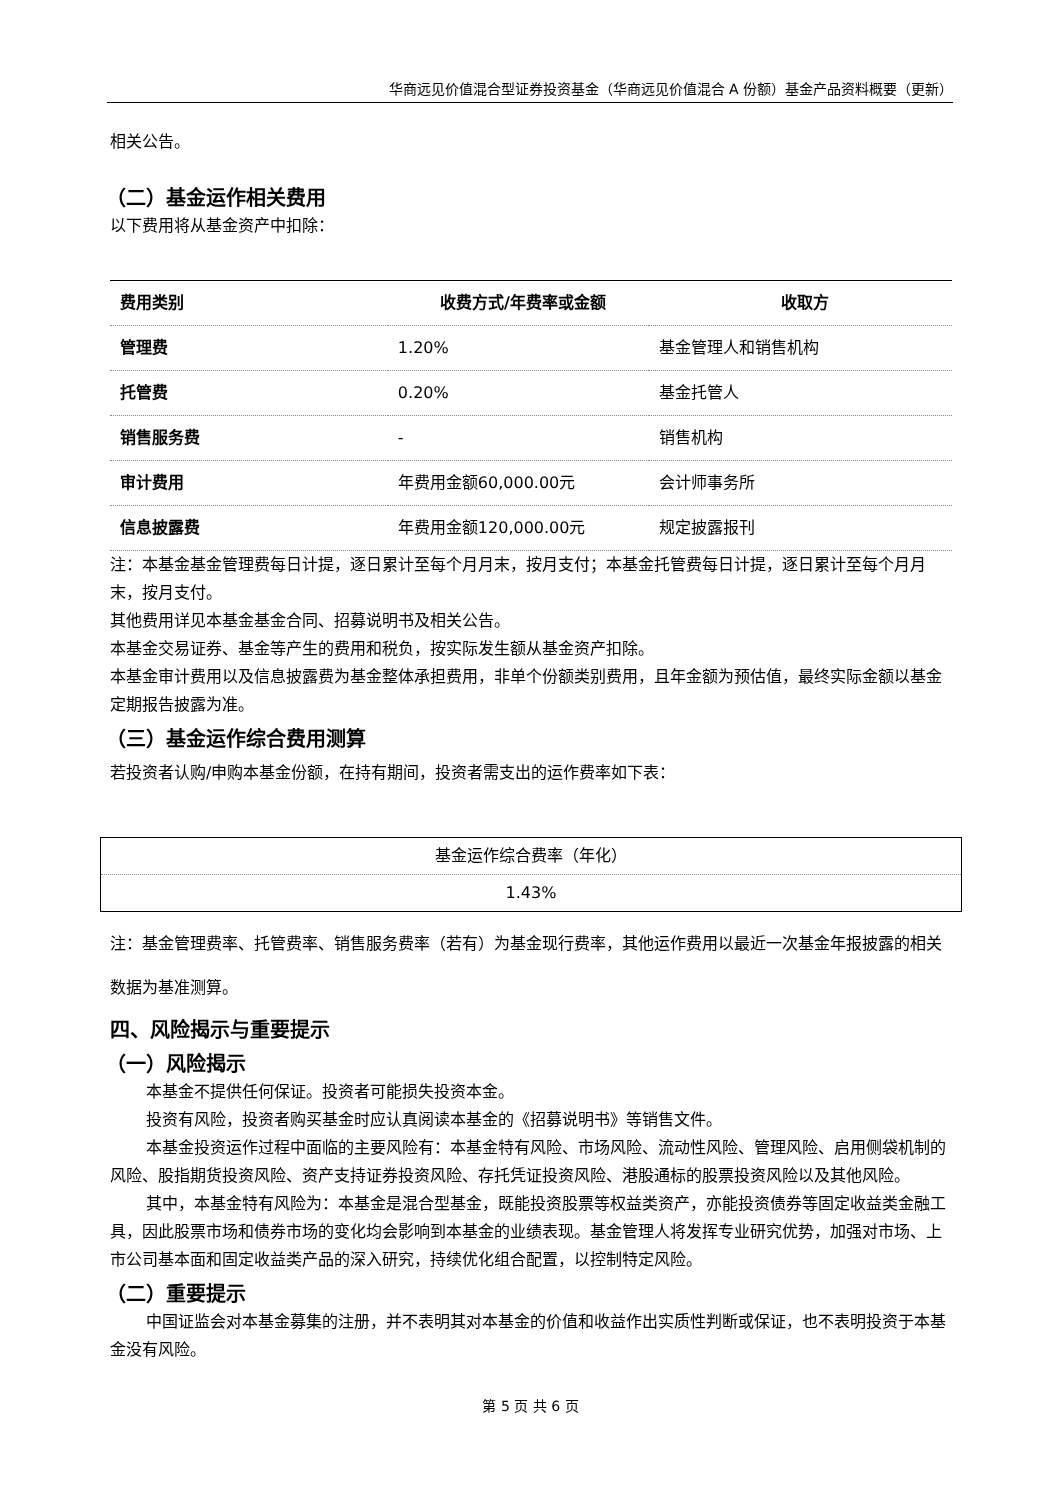华商远见价值混合型证券投资基金（华商远见价值混合 A 份额）基金产品资料概要（更新）
相关公告。
（二）基金运作相关费用
以下费用将从基金资产中扣除：
| 费用类别 | 收费方式/年费率或金额 | 收取方 |
| --- | --- | --- |
| 管理费 | 1.20% | 基金管理人和销售机构 |
| 托管费 | 0.20% | 基金托管人 |
| 销售服务费 | - | 销售机构 |
| 审计费用 | 年费用金额60,000.00元 | 会计师事务所 |
| 信息披露费 | 年费用金额120,000.00元 | 规定披露报刊 |
注：本基金基金管理费每日计提，逐日累计至每个月月末，按月支付；本基金托管费每日计提，逐日累计至每个月月末，按月支付。
其他费用详见本基金基金合同、招募说明书及相关公告。
本基金交易证券、基金等产生的费用和税负，按实际发生额从基金资产扣除。
本基金审计费用以及信息披露费为基金整体承担费用，非单个份额类别费用，且年金额为预估值，最终实际金额以基金定期报告披露为准。
（三）基金运作综合费用测算
若投资者认购/申购本基金份额，在持有期间，投资者需支出的运作费率如下表：
| 基金运作综合费率（年化） |
| 1.43% |
注：基金管理费率、托管费率、销售服务费率（若有）为基金现行费率，其他运作费用以最近一次基金年报披露的相关数据为基准测算。
四、风险揭示与重要提示
（一）风险揭示
本基金不提供任何保证。投资者可能损失投资本金。
投资有风险，投资者购买基金时应认真阅读本基金的《招募说明书》等销售文件。
本基金投资运作过程中面临的主要风险有：本基金特有风险、市场风险、流动性风险、管理风险、启用侧袋机制的风险、股指期货投资风险、资产支持证券投资风险、存托凭证投资风险、港股通标的股票投资风险以及其他风险。
其中，本基金特有风险为：本基金是混合型基金，既能投资股票等权益类资产，亦能投资债券等固定收益类金融工具，因此股票市场和债券市场的变化均会影响到本基金的业绩表现。基金管理人将发挥专业研究优势，加强对市场、上市公司基本面和固定收益类产品的深入研究，持续优化组合配置，以控制特定风险。
（二）重要提示
中国证监会对本基金募集的注册，并不表明其对本基金的价值和收益作出实质性判断或保证，也不表明投资于本基金没有风险。
第 5 页 共 6 页